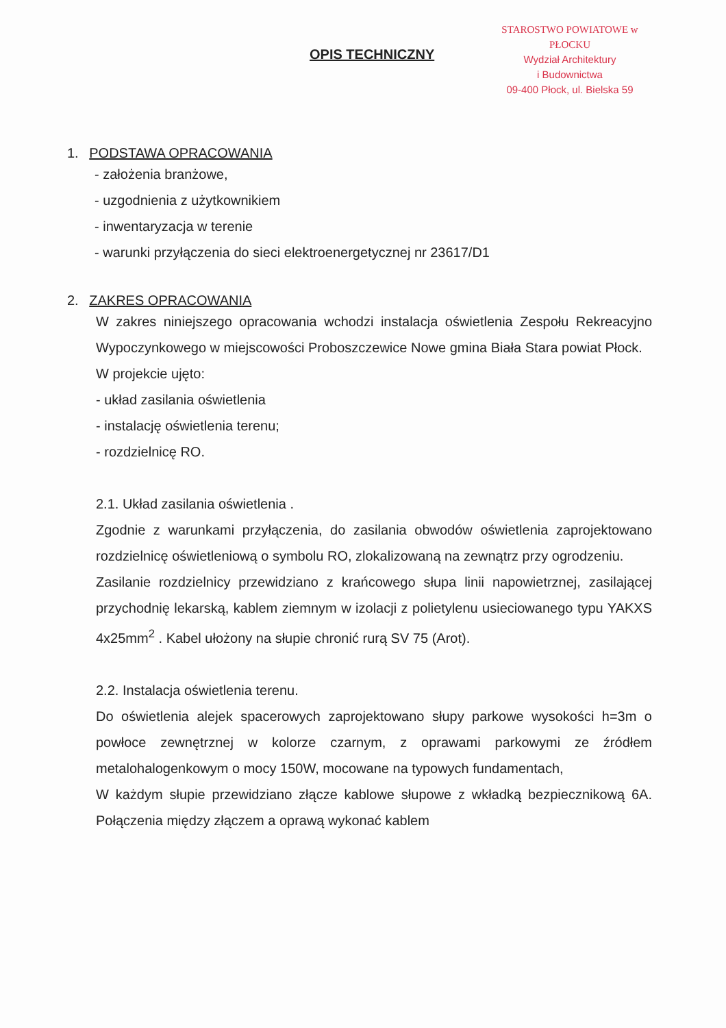OPIS TECHNICZNY
STAROSTWO POWIATOWE w PŁOCKU
Wydział Architektury
i Budownictwa
09-400 Płock, ul. Bielska 59
1. PODSTAWA OPRACOWANIA
- założenia branżowe,
- uzgodnienia z użytkownikiem
- inwentaryzacja w terenie
- warunki przyłączenia do sieci elektroenergetycznej nr 23617/D1
2. ZAKRES OPRACOWANIA
W zakres niniejszego opracowania wchodzi instalacja oświetlenia Zespołu Rekreacyjno Wypoczynkowego w miejscowości Proboszczewice Nowe gmina Biała Stara powiat Płock.
W projekcie ujęto:
- układ zasilania oświetlenia
- instalację oświetlenia terenu;
- rozdzielnicę RO.
2.1. Układ zasilania oświetlenia .
Zgodnie z warunkami przyłączenia, do zasilania obwodów oświetlenia zaprojektowano rozdzielnicę oświetleniową o symbolu RO, zlokalizowaną na zewnątrz przy ogrodzeniu.
Zasilanie rozdzielnicy przewidziano z krańcowego słupa linii napowietrznej, zasilającej przychodnię lekarską, kablem ziemnym w izolacji z polietylenu usieciowanego typu YAKXS 4x25mm<sup>2</sup> . Kabel ułożony na słupie chronić rurą SV 75 (Arot).
2.2. Instalacja oświetlenia terenu.
Do oświetlenia alejek spacerowych zaprojektowano słupy parkowe wysokości h=3m o powłoce zewnętrznej w kolorze czarnym, z oprawami parkowymi ze źródłem metalohalogenkowym o mocy 150W, mocowane na typowych fundamentach,
W każdym słupie przewidziano złącze kablowe słupowe z wkładką bezpiecznikową 6A. Połączenia między złączem a oprawą wykonać kablem